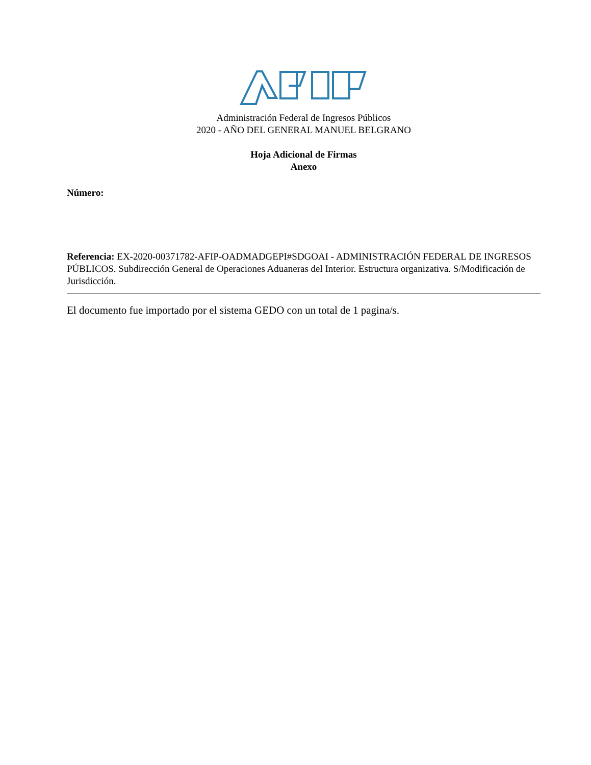Administración Federal de Ingresos Públicos
2020 - AÑO DEL GENERAL MANUEL BELGRANO
Hoja Adicional de Firmas
Anexo
Número:
Referencia: EX-2020-00371782-AFIP-OADMADGEPI#SDGOAI - ADMINISTRACIÓN FEDERAL DE INGRESOS PÚBLICOS. Subdirección General de Operaciones Aduaneras del Interior. Estructura organizativa. S/Modificación de Jurisdicción.
El documento fue importado por el sistema GEDO con un total de 1 pagina/s.